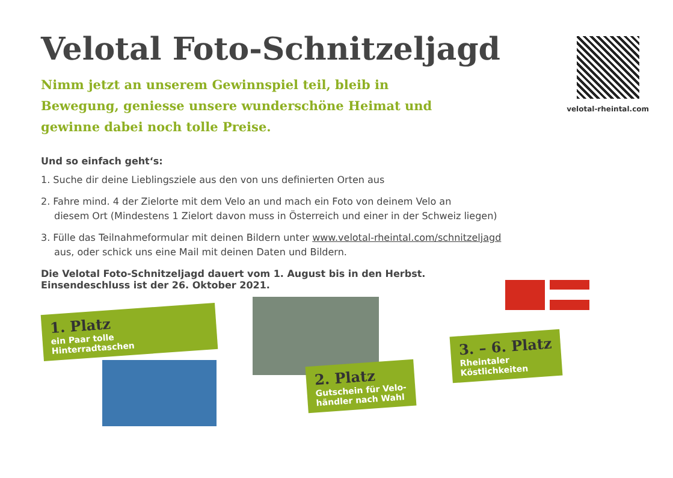velotal-rheintal.com
Velotal Foto-Schnitzeljagd
Nimm jetzt an unserem Gewinnspiel teil, bleib in Bewegung, geniesse unsere wunderschöne Heimat und gewinne dabei noch tolle Preise.
Und so einfach geht‘s:
1. Suche dir deine Lieblingsziele aus den von uns definierten Orten aus
2. Fahre mind. 4 der Zielorte mit dem Velo an und mach ein Foto von deinem Velo an
diesem Ort (Mindestens 1 Zielort davon muss in Österreich und einer in der Schweiz liegen)
3. Fülle das Teilnahmeformular mit deinen Bildern unter www.velotal-rheintal.com/schnitzeljagd
aus, oder schick uns eine Mail mit deinen Daten und Bildern.
Die Velotal Foto-Schnitzeljagd dauert vom 1. August bis in den Herbst.
Einsendeschluss ist der 26. Oktober 2021.
1. Platz
ein Paar tolle
Hinterradtaschen
2. Platz
Gutschein für Velo-
händler nach Wahl
3. – 6. Platz
Rheintaler
Köstlichkeiten